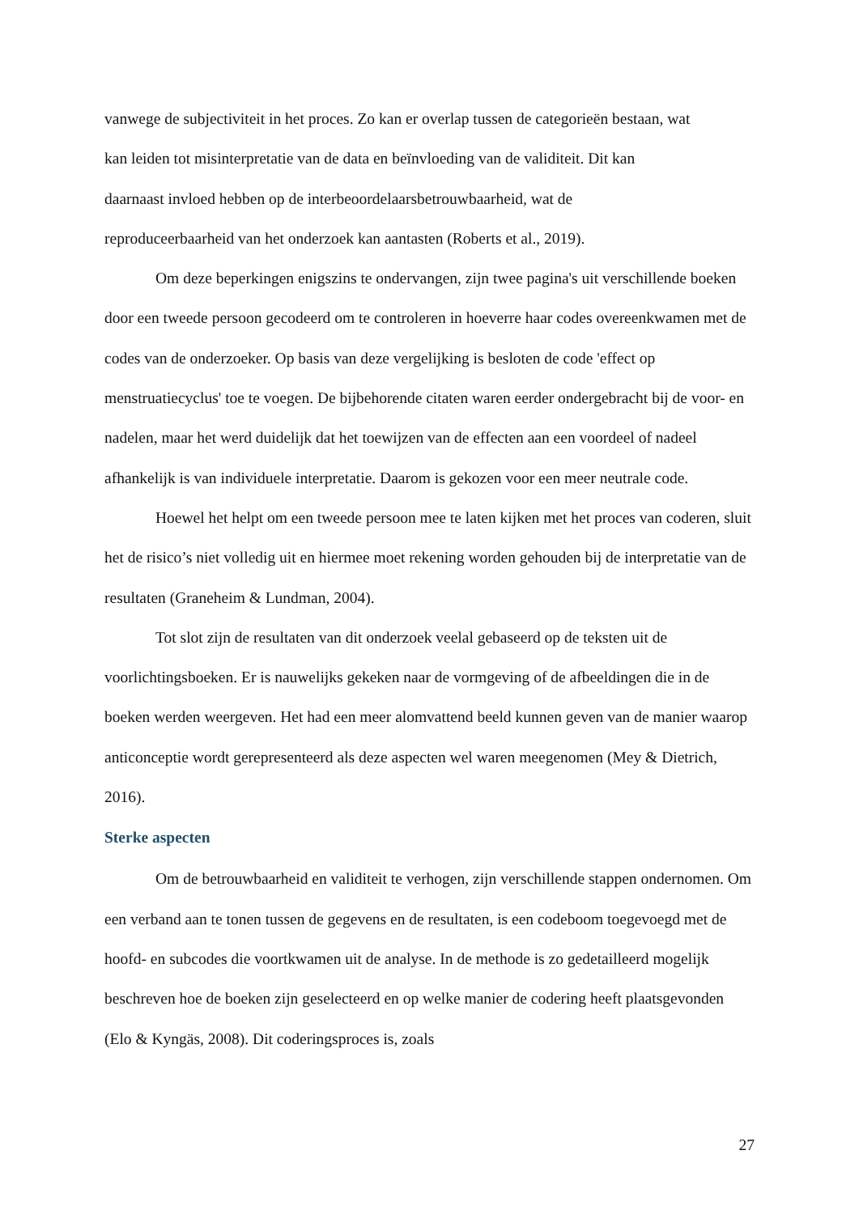vanwege de subjectiviteit in het proces. Zo kan er overlap tussen de categorieën bestaan, wat
kan leiden tot misinterpretatie van de data en beïnvloeding van de validiteit. Dit kan
daarnaast invloed hebben op de interbeoordelaarsbetrouwbaarheid, wat de
reproduceerbaarheid van het onderzoek kan aantasten (Roberts et al., 2019).
Om deze beperkingen enigszins te ondervangen, zijn twee pagina's uit verschillende boeken door een tweede persoon gecodeerd om te controleren in hoeverre haar codes overeenkwamen met de codes van de onderzoeker. Op basis van deze vergelijking is besloten de code 'effect op menstruatiecyclus' toe te voegen. De bijbehorende citaten waren eerder ondergebracht bij de voor- en nadelen, maar het werd duidelijk dat het toewijzen van de effecten aan een voordeel of nadeel afhankelijk is van individuele interpretatie. Daarom is gekozen voor een meer neutrale code.
Hoewel het helpt om een tweede persoon mee te laten kijken met het proces van coderen, sluit het de risico’s niet volledig uit en hiermee moet rekening worden gehouden bij de interpretatie van de resultaten (Graneheim & Lundman, 2004).
Tot slot zijn de resultaten van dit onderzoek veelal gebaseerd op de teksten uit de voorlichtingsboeken. Er is nauwelijks gekeken naar de vormgeving of de afbeeldingen die in de boeken werden weergeven. Het had een meer alomvattend beeld kunnen geven van de manier waarop anticonceptie wordt gerepresenteerd als deze aspecten wel waren meegenomen (Mey & Dietrich, 2016).
Sterke aspecten
Om de betrouwbaarheid en validiteit te verhogen, zijn verschillende stappen ondernomen. Om een verband aan te tonen tussen de gegevens en de resultaten, is een codeboom toegevoegd met de hoofd- en subcodes die voortkwamen uit de analyse. In de methode is zo gedetailleerd mogelijk beschreven hoe de boeken zijn geselecteerd en op welke manier de codering heeft plaatsgevonden (Elo & Kyngäs, 2008). Dit coderingsproces is, zoals
27